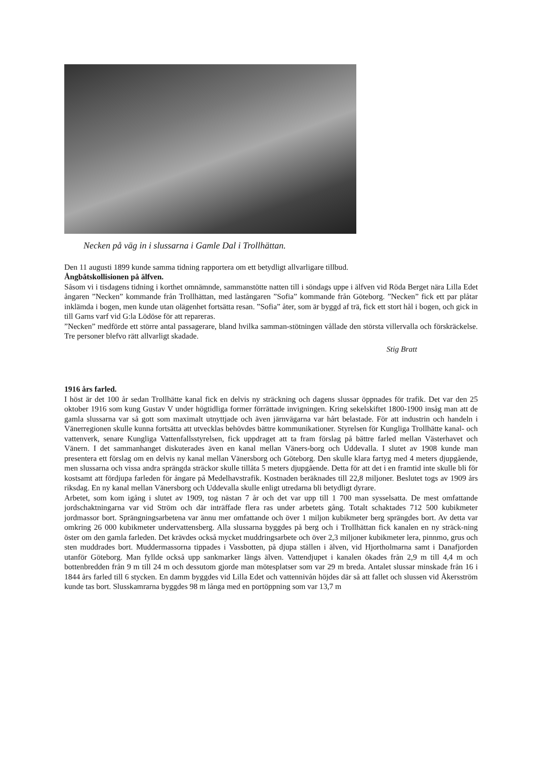Necken på väg in i slussarna i Gamle Dal i Trollhättan.
Den 11 augusti 1899 kunde samma tidning rapportera om ett betydligt allvarligare tillbud.
Ångbåtskollisionen på älfven.
Såsom vi i tisdagens tidning i korthet omnämnde, sammanstötte natten till i söndags uppe i älfven vid Röda Berget nära Lilla Edet ångaren ”Necken” kommande från Trollhättan, med lastångaren ”Sofia” kommande från Göteborg. ”Necken” fick ett par plåtar inklämda i bogen, men kunde utan olägenhet fortsätta resan. ”Sofia” åter, som är byggd af trä, fick ett stort hål i bogen, och gick in till Garns varf vid G:la Lödöse för att repareras.
”Necken” medförde ett större antal passagerare, bland hvilka samman-stötningen vållade den största villervalla och förskräckelse. Tre personer blefvo rätt allvarligt skadade.
Stig Bratt
1916 års farled.
I höst är det 100 år sedan Trollhätte kanal fick en delvis ny sträckning och dagens slussar öppnades för trafik. Det var den 25 oktober 1916 som kung Gustav V under högtidliga former förrättade invigningen. Kring sekelskiftet 1800-1900 insåg man att de gamla slussarna var så gott som maximalt utnyttjade och även järnvägarna var hårt belastade. För att industrin och handeln i Vänerregionen skulle kunna fortsätta att utvecklas behövdes bättre kommunikationer. Styrelsen för Kungliga Trollhätte kanal- och vattenverk, senare Kungliga Vattenfallsstyrelsen, fick uppdraget att ta fram förslag på bättre farled mellan Västerhavet och Vänern. I det sammanhanget diskuterades även en kanal mellan Väners-borg och Uddevalla. I slutet av 1908 kunde man presentera ett förslag om en delvis ny kanal mellan Vänersborg och Göteborg. Den skulle klara fartyg med 4 meters djupgående, men slussarna och vissa andra sprängda sträckor skulle tillåta 5 meters djupgående. Detta för att det i en framtid inte skulle bli för kostsamt att fördjupa farleden för ångare på Medelhavstrafik. Kostnaden beräknades till 22,8 miljoner. Beslutet togs av 1909 års riksdag. En ny kanal mellan Vänersborg och Uddevalla skulle enligt utredarna bli betydligt dyrare.
Arbetet, som kom igång i slutet av 1909, tog nästan 7 år och det var upp till 1 700 man sysselsatta. De mest omfattande jordschaktningarna var vid Ström och där inträffade flera ras under arbetets gång. Totalt schaktades 712 500 kubikmeter jordmassor bort. Sprängningsarbetena var ännu mer omfattande och över 1 miljon kubikmeter berg sprängdes bort. Av detta var omkring 26 000 kubikmeter undervattensberg. Alla slussarna byggdes på berg och i Trollhättan fick kanalen en ny sträck-ning öster om den gamla farleden. Det krävdes också mycket muddringsarbete och över 2,3 miljoner kubikmeter lera, pinnmo, grus och sten muddrades bort. Muddermassorna tippades i Vassbotten, på djupa ställen i älven, vid Hjortholmarna samt i Danafjorden utanför Göteborg. Man fyllde också upp sankmarker längs älven. Vattendjupet i kanalen ökades från 2,9 m till 4,4 m och bottenbredden från 9 m till 24 m och dessutom gjorde man mötesplatser som var 29 m breda. Antalet slussar minskade från 16 i 1844 års farled till 6 stycken. En damm byggdes vid Lilla Edet och vattennivån höjdes där så att fallet och slussen vid Åkersström kunde tas bort. Slusskamrarna byggdes 98 m långa med en portöppning som var 13,7 m